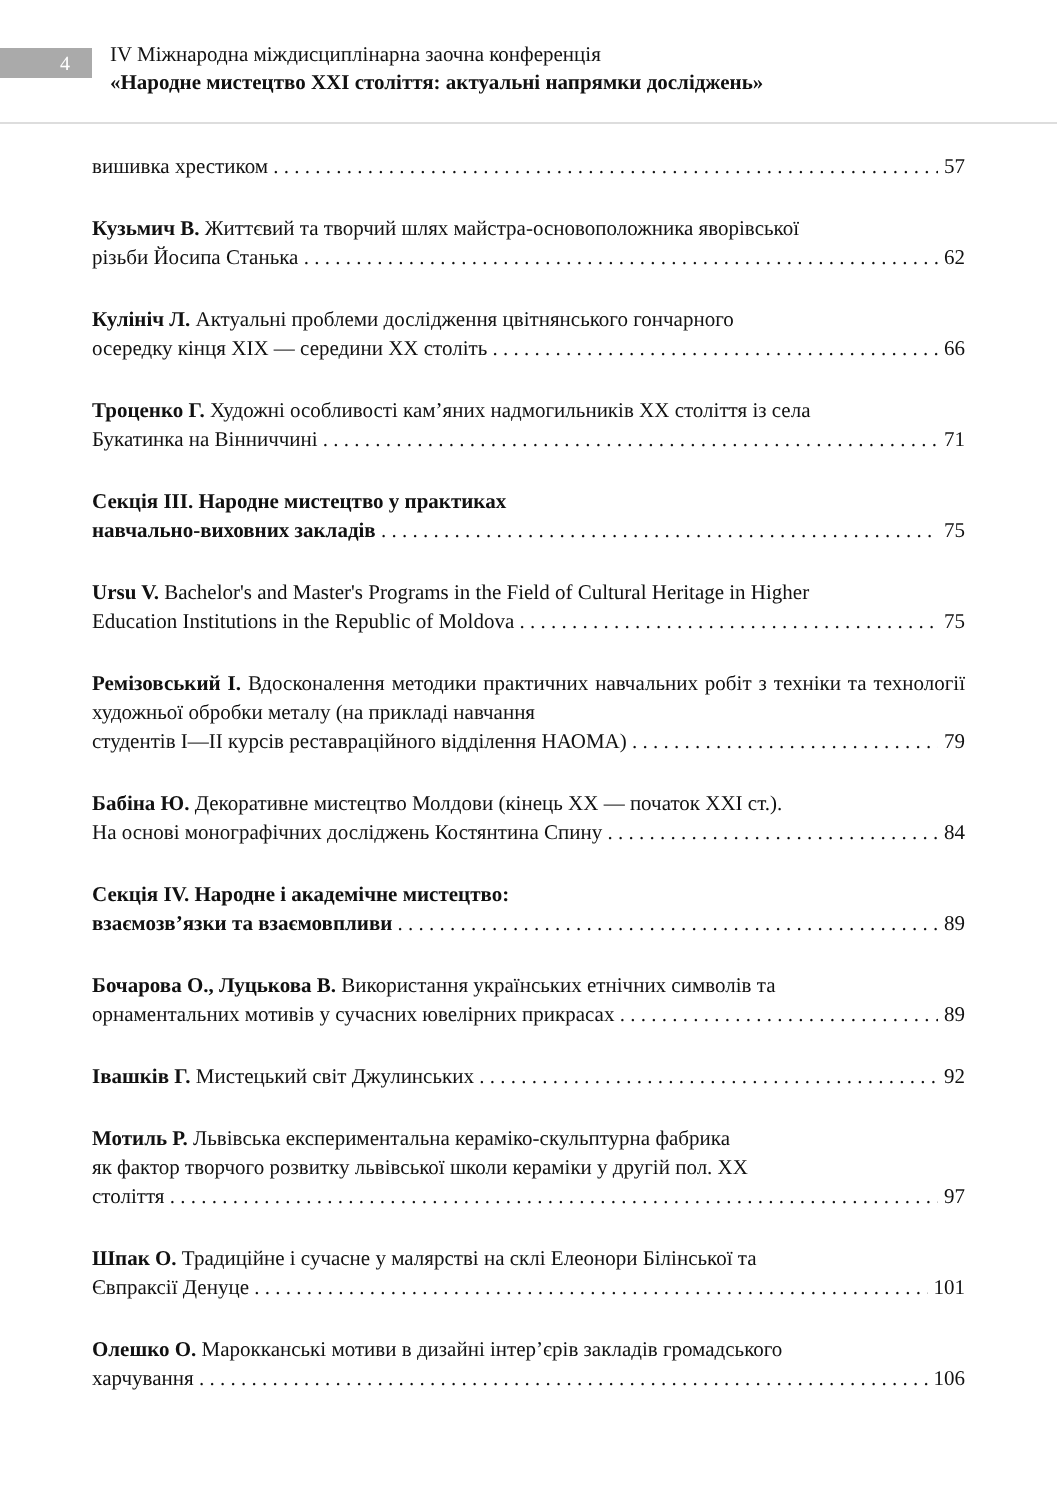4
IV Міжнародна міждисциплінарна заочна конференція
«Народне мистецтво XXI століття: актуальні напрямки досліджень»
вишивка хрестиком 57
Кузьмич В. Життєвий та творчий шлях майстра-основоположника яворівської
різьби Йосипа Станька 62
Кулініч Л. Актуальні проблеми дослідження цвітнянського гончарного
осередку кінця XIX — середини XX століть 66
Троценко Г. Художні особливості кам’яних надмогильників XX століття із села
Букатинка на Вінниччині 71
Секція III. Народне мистецтво у практиках
навчально-виховних закладів 75
Ursu V. Bachelor's and Master's Programs in the Field of Cultural Heritage in Higher
Education Institutions in the Republic of Moldova 75
Ремізовський І. Вдосконалення методики практичних навчальних робіт з техніки та технології художньої обробки металу (на прикладі навчання
студентів I—II курсів реставраційного відділення НАОМА) 79
Бабіна Ю. Декоративне мистецтво Молдови (кінець XX — початок XXI ст.).
На основі монографічних досліджень Костянтина Спину 84
Секція IV. Народне і академічне мистецтво:
взаємозв’язки та взаємовпливи 89
Бочарова О., Луцькова В. Використання українських етнічних символів та
орнаментальних мотивів у сучасних ювелірних прикрасах 89
Івашків Г. Мистецький світ Джулинських 92
Мотиль Р. Львівська експериментальна кераміко-скульптурна фабрика
як фактор творчого розвитку львівської школи кераміки у другій пол. XX
століття 97
Шпак О. Традиційне і сучасне у малярстві на склі Елеонори Білінської та
Євпраксії Денуце 101
Олешко О. Марокканські мотиви в дизайні інтер’єрів закладів громадського
харчування 106